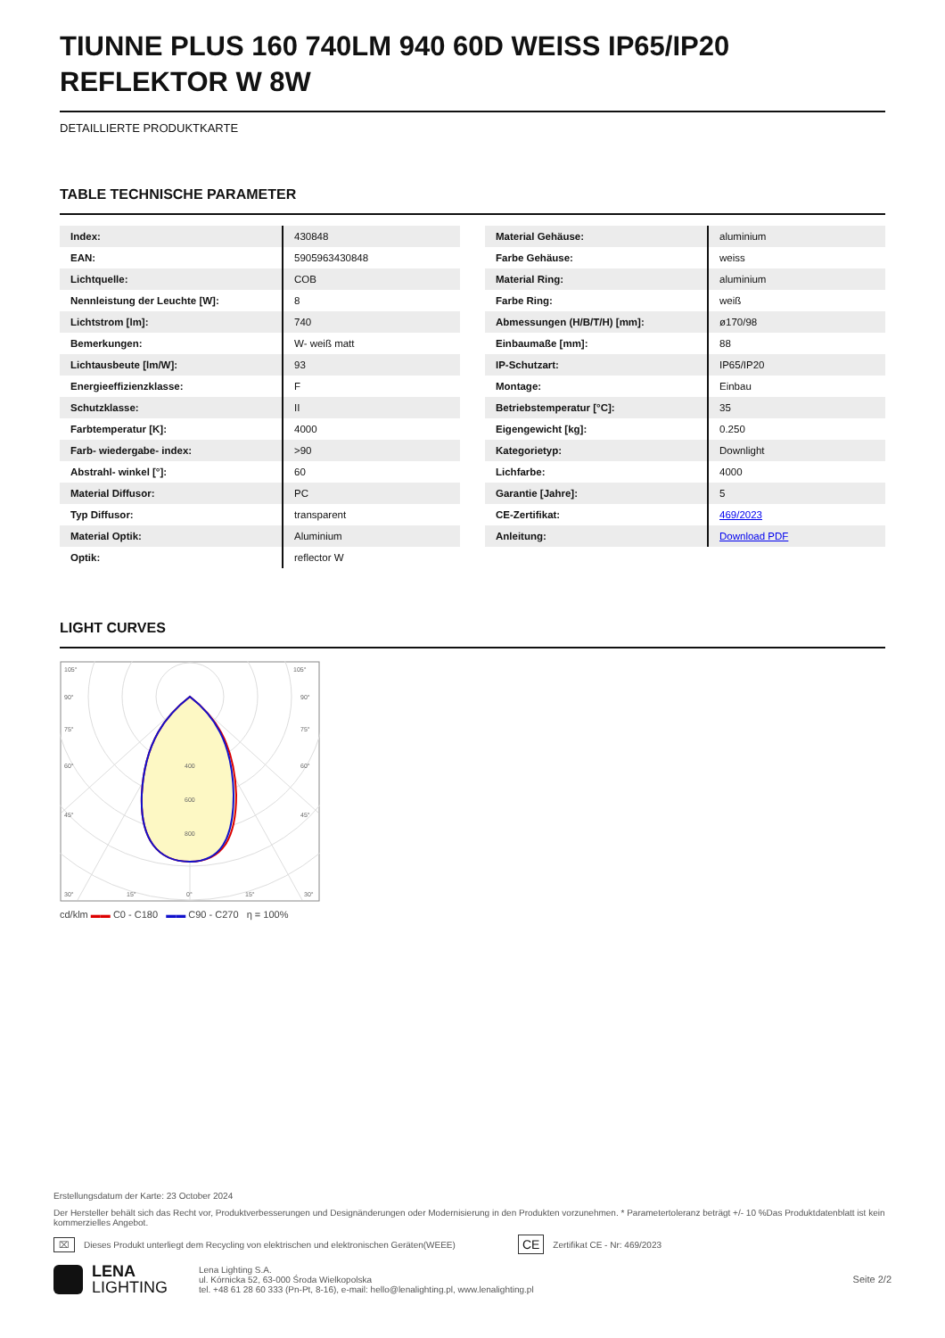TIUNNE PLUS 160 740LM 940 60D WEISS IP65/IP20 REFLEKTOR W 8W
DETAILLIERTE PRODUKTKARTE
TABLE TECHNISCHE PARAMETER
| Index: | 430848 |
| EAN: | 5905963430848 |
| Lichtquelle: | COB |
| Nennleistung der Leuchte [W]: | 8 |
| Lichtstrom [lm]: | 740 |
| Bemerkungen: | W- weiß matt |
| Lichtausbeute [lm/W]: | 93 |
| Energieeffizienzklasse: | F |
| Schutzklasse: | II |
| Farbtemperatur [K]: | 4000 |
| Farb- wiedergabe- index: | >90 |
| Abstrahl- winkel [°]: | 60 |
| Material Diffusor: | PC |
| Typ Diffusor: | transparent |
| Material Optik: | Aluminium |
| Optik: | reflector W |
| Material Gehäuse: | aluminium |
| Farbe Gehäuse: | weiss |
| Material Ring: | aluminium |
| Farbe Ring: | weiß |
| Abmessungen (H/B/T/H) [mm]: | ø170/98 |
| Einbaumaße [mm]: | 88 |
| IP-Schutzart: | IP65/IP20 |
| Montage: | Einbau |
| Betriebstemperatur [°C]: | 35 |
| Eigengewicht [kg]: | 0.250 |
| Kategorietyp: | Downlight |
| Lichfarbe: | 4000 |
| Garantie [Jahre]: | 5 |
| CE-Zertifikat: | 469/2023 |
| Anleitung: | Download PDF |
LIGHT CURVES
105°
105°
90°
90°
75°
75°
60°
60°
45°
45°
400
600
800
30°
15°
0°
15°
30°
cd/klm ▬▬ C0 - C180 ▬▬ C90 - C270 η = 100%
Erstellungsdatum der Karte: 23 October 2024
Der Hersteller behält sich das Recht vor, Produktverbesserungen und Designänderungen oder Modernisierung in den Produkten vorzunehmen. * Parametertoleranz beträgt +/- 10 %Das Produktdatenblatt ist kein kommerzielles Angebot.
⌧ Dieses Produkt unterliegt dem Recycling von elektrischen und elektronischen Geräten(WEEE) CE Zertifikat CE - Nr: 469/2023
LENA
LIGHTING
Lena Lighting S.A.
ul. Kórnicka 52, 63-000 Środa Wielkopolska
tel. +48 61 28 60 333 (Pn-Pt, 8-16), e-mail: hello@lenalighting.pl, www.lenalighting.pl
Seite 2/2